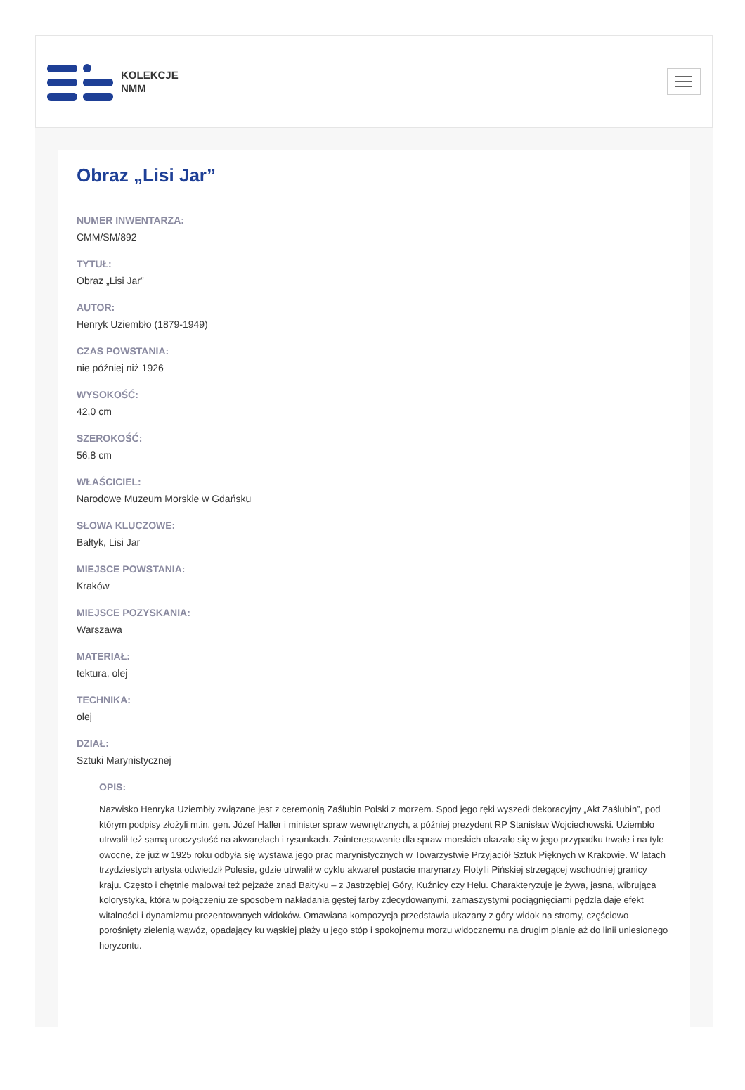KOLEKCJE
NMM
Obraz „Lisi Jar”
NUMER INWENTARZA:
CMM/SM/892
TYTUŁ:
Obraz „Lisi Jar”
AUTOR:
Henryk Uziembło (1879-1949)
CZAS POWSTANIA:
nie później niż 1926
WYSOKOŚĆ:
42,0 cm
SZEROKOŚĆ:
56,8 cm
WŁAŚCICIEL:
Narodowe Muzeum Morskie w Gdańsku
SŁOWA KLUCZOWE:
Bałtyk, Lisi Jar
MIEJSCE POWSTANIA:
Kraków
MIEJSCE POZYSKANIA:
Warszawa
MATERIAŁ:
tektura, olej
TECHNIKA:
olej
DZIAŁ:
Sztuki Marynistycznej
OPIS:
Nazwisko Henryka Uziembły związane jest z ceremonią Zaślubin Polski z morzem. Spod jego ręki wyszedł dekoracyjny „Akt Zaślubin”, pod którym podpisy złożyli m.in. gen. Józef Haller i minister spraw wewnętrznych, a później prezydent RP Stanisław Wojciechowski. Uziembło utrwalił też samą uroczystość na akwarelach i rysunkach. Zainteresowanie dla spraw morskich okazało się w jego przypadku trwałe i na tyle owocne, że już w 1925 roku odbyła się wystawa jego prac marynistycznych w Towarzystwie Przyjaciół Sztuk Pięknych w Krakowie. W latach trzydziestych artysta odwiedził Polesie, gdzie utrwalił w cyklu akwarel postacie marynarzy Flotylli Pińskiej strzegącej wschodniej granicy kraju. Często i chętnie malował też pejzaże znad Bałtyku – z Jastrzębiej Góry, Kuźnicy czy Helu. Charakteryzuje je żywa, jasna, wibrująca kolorystyka, która w połączeniu ze sposobem nakładania gęstej farby zdecydowanymi, zamaszystymi pociągnięciami pędzla daje efekt witalności i dynamizmu prezentowanych widoków. Omawiana kompozycja przedstawia ukazany z góry widok na stromy, częściowo porośnięty zielenią wąwóz, opadający ku wąskiej plaży u jego stóp i spokojnemu morzu widocznemu na drugim planie aż do linii uniesionego horyzontu.